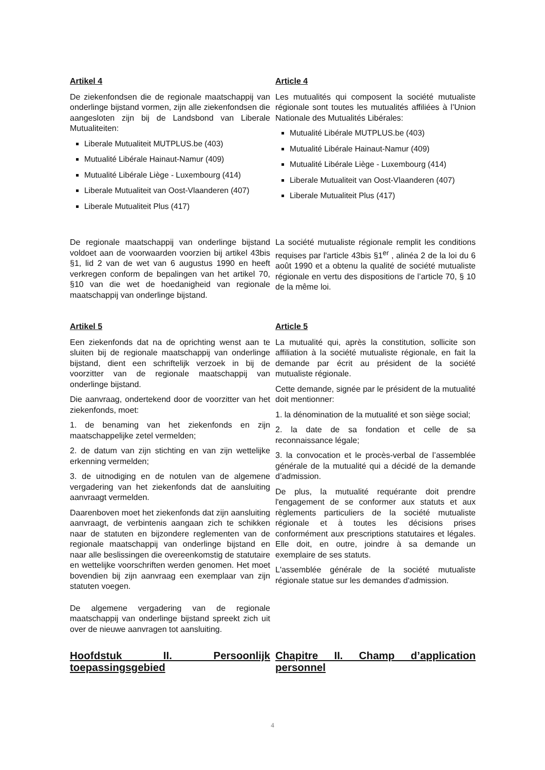Artikel 4
De ziekenfondsen die de regionale maatschappij van onderlinge bijstand vormen, zijn alle ziekenfondsen die aangesloten zijn bij de Landsbond van Liberale Mutualiteiten:
Liberale Mutualiteit MUTPLUS.be (403)
Mutualité Libérale Hainaut-Namur (409)
Mutualité Libérale Liège - Luxembourg (414)
Liberale Mutualiteit van Oost-Vlaanderen (407)
Liberale Mutualiteit Plus (417)
Article 4
Les mutualités qui composent la société mutualiste régionale sont toutes les mutualités affiliées à l’Union Nationale des Mutualités Libérales:
Mutualité Libérale MUTPLUS.be (403)
Mutualité Libérale Hainaut-Namur (409)
Mutualité Libérale Liège - Luxembourg (414)
Liberale Mutualiteit van Oost-Vlaanderen (407)
Liberale Mutualiteit Plus (417)
De regionale maatschappij van onderlinge bijstand voldoet aan de voorwaarden voorzien bij artikel 43bis §1, lid 2 van de wet van 6 augustus 1990 en heeft verkregen conform de bepalingen van het artikel 70, §10 van die wet de hoedanigheid van regionale maatschappij van onderlinge bijstand.
La société mutualiste régionale remplit les conditions requises par l'article 43bis §1<sup>er</sup> , alinéa 2 de la loi du 6 août 1990 et a obtenu la qualité de société mutualiste régionale en vertu des dispositions de l’article 70, § 10 de la même loi.
Artikel 5
Een ziekenfonds dat na de oprichting wenst aan te sluiten bij de regionale maatschappij van onderlinge bijstand, dient een schriftelijk verzoek in bij de voorzitter van de regionale maatschappij van onderlinge bijstand.
Die aanvraag, ondertekend door de voorzitter van het ziekenfonds, moet:
1. de benaming van het ziekenfonds en zijn maatschappelijke zetel vermelden;
2. de datum van zijn stichting en van zijn wettelijke erkenning vermelden;
3. de uitnodiging en de notulen van de algemene vergadering van het ziekenfonds dat de aansluiting aanvraagt vermelden.
Daarenboven moet het ziekenfonds dat zijn aansluiting aanvraagt, de verbintenis aangaan zich te schikken naar de statuten en bijzondere reglementen van de regionale maatschappij van onderlinge bijstand en naar alle beslissingen die overeenkomstig de statutaire en wettelijke voorschriften werden genomen. Het moet bovendien bij zijn aanvraag een exemplaar van zijn statuten voegen.
De algemene vergadering van de regionale maatschappij van onderlinge bijstand spreekt zich uit over de nieuwe aanvragen tot aansluiting.
Article 5
La mutualité qui, après la constitution, sollicite son affiliation à la société mutualiste régionale, en fait la demande par écrit au président de la société mutualiste régionale.
Cette demande, signée par le président de la mutualité doit mentionner:
1. la dénomination de la mutualité et son siège social;
2. la date de sa fondation et celle de sa reconnaissance légale;
3. la convocation et le procès-verbal de l’assemblée générale de la mutualité qui a décidé de la demande d’admission.
De plus, la mutualité requérante doit prendre l'engagement de se conformer aux statuts et aux règlements particuliers de la société mutualiste régionale et à toutes les décisions prises conformément aux prescriptions statutaires et légales. Elle doit, en outre, joindre à sa demande un exemplaire de ses statuts.
L'assemblée générale de la société mutualiste régionale statue sur les demandes d'admission.
Hoofdstuk II. Persoonlijk toepassingsgebied
Chapitre II. Champ d’application personnel
4